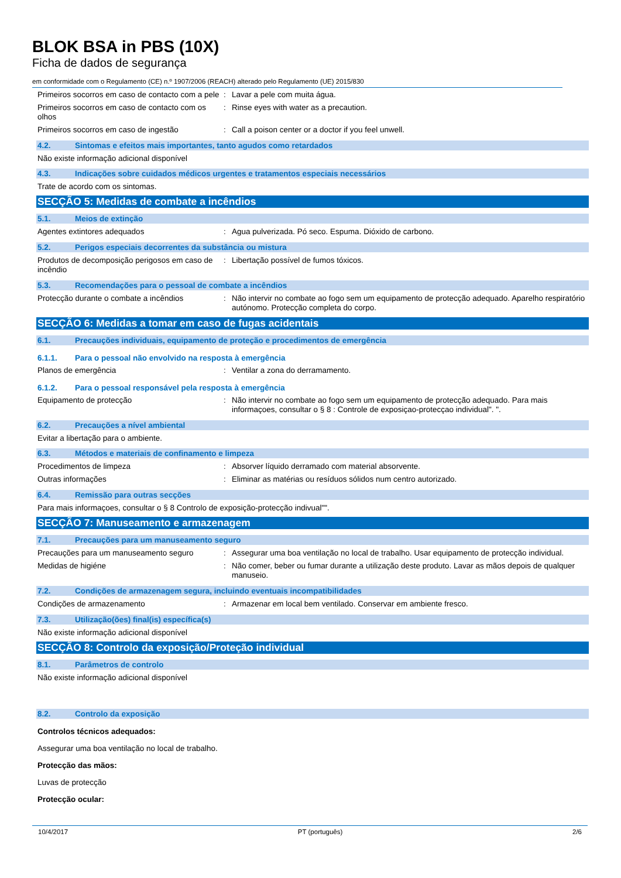BLOK BSA in PBS (10X)
Ficha de dados de segurança
em conformidade com o Regulamento (CE) n.º 1907/2006 (REACH) alterado pelo Regulamento (UE) 2015/830
Primeiros socorros em caso de contacto com a pele
: Lavar a pele com muita água.
Primeiros socorros em caso de contacto com os olhos
: Rinse eyes with water as a precaution.
Primeiros socorros em caso de ingestão : Call a poison center or a doctor if you feel unwell.
4.2. Sintomas e efeitos mais importantes, tanto agudos como retardados
Não existe informação adicional disponível
4.3. Indicações sobre cuidados médicos urgentes e tratamentos especiais necessários
Trate de acordo com os sintomas.
SECÇÃO 5: Medidas de combate a incêndios
5.1. Meios de extinção
Agentes extintores adequados : Agua pulverizada. Pó seco. Espuma. Dióxido de carbono.
5.2. Perigos especiais decorrentes da substância ou mistura
Produtos de decomposição perigosos em caso de incêndio
: Libertação possível de fumos tóxicos.
5.3. Recomendações para o pessoal de combate a incêndios
Protecção durante o combate a incêndios : Não intervir no combate ao fogo sem um equipamento de protecção adequado. Aparelho respiratório autónomo. Protecção completa do corpo.
SECÇÃO 6: Medidas a tomar em caso de fugas acidentais
6.1. Precauções individuais, equipamento de proteção e procedimentos de emergência
6.1.1. Para o pessoal não envolvido na resposta à emergência
Planos de emergência : Ventilar a zona do derramamento.
6.1.2. Para o pessoal responsável pela resposta à emergência
Equipamento de protecção : Não intervir no combate ao fogo sem um equipamento de protecção adequado. Para mais informaçoes, consultar o § 8 : Controle de exposiçao-protecçao individual". ".
6.2. Precauções a nível ambiental
Evitar a libertação para o ambiente.
6.3. Métodos e materiais de confinamento e limpeza
Procedimentos de limpeza : Absorver líquido derramado com material absorvente.
Outras informações : Eliminar as matérias ou resíduos sólidos num centro autorizado.
6.4. Remissão para outras secções
Para mais informaçoes, consultar o § 8 Controlo de exposição-protecção indivual"".
SECÇÃO 7: Manuseamento e armazenagem
7.1. Precauções para um manuseamento seguro
Precauções para um manuseamento seguro : Assegurar uma boa ventilação no local de trabalho. Usar equipamento de protecção individual.
Medidas de higiéne : Não comer, beber ou fumar durante a utilização deste produto. Lavar as mãos depois de qualquer manuseio.
7.2. Condições de armazenagem segura, incluindo eventuais incompatibilidades
Condições de armazenamento : Armazenar em local bem ventilado. Conservar em ambiente fresco.
7.3. Utilização(ões) final(is) específica(s)
Não existe informação adicional disponível
SECÇÃO 8: Controlo da exposição/Proteção individual
8.1. Parâmetros de controlo
Não existe informação adicional disponível
8.2. Controlo da exposição
Controlos técnicos adequados:
Assegurar uma boa ventilação no local de trabalho.
Protecção das mãos:
Luvas de protecção
Protecção ocular:
10/4/2017 PT (português) 2/6